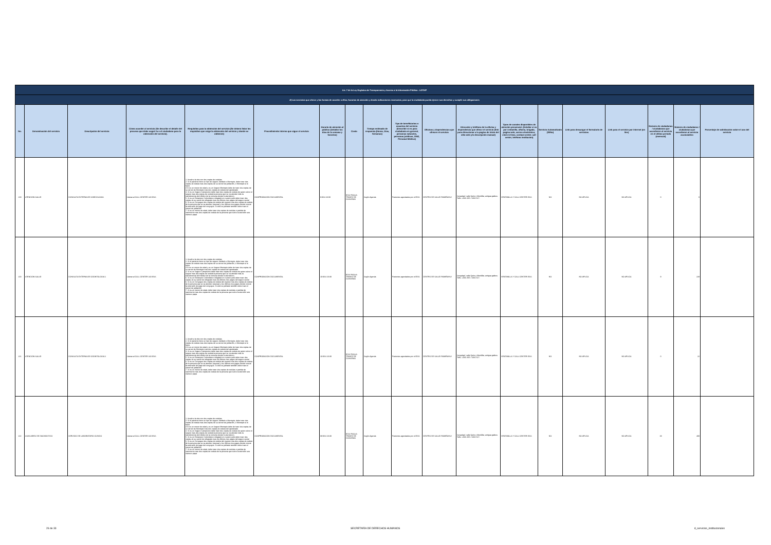| Art. 7 de la Ley Orgánica de Transparencia y Acceso a la Información Pública - LOTAIP | | | | | | | | | | | | | | | | | | |
| d) Los servicios que ofrece y las formas de acceder a ellos, horarios de atención y demás indicaciones necesarias, para que la ciudadanía pueda ejercer sus derechos y cumplir sus obligaciones | | | | | | | | | | | | | | | | | | |
| No. | Denominación del servicio | Descripción del servicio | Cómo acceder al servicio (Se describe el detalle del proceso que debe seguir la o el ciudadano para la obtención del servicio). | Requisitos para la obtención del servicio (Se deberá listar los requisitos que exige la obtención del servicio y donde se obtienen) | Procedimiento interno que sigue el servicio | Horario de atención al público (Detallar los días de la semana y horarios) | Costo | Tiempo estimado de respuesta (Horas, Días, Semanas) | Tipo de beneficiarios o usuarios del servicio (Describir si es para ciudadanía en general, personas naturales, personas jurídicas, ONG, Personal Médico) | Oficinas y dependencias que ofrecen el servicio | Dirección y teléfono de la oficina y dependencia que ofrece el servicio (link para direccionar a la página de inicio del sitio web y/o descripción manual) | Tipos de canales disponibles de atención presencial: (Detallar si es por ventanilla, oficina, brigada, página web, correo electrónico, chat en línea, contact center, call center, teléfono institución) | Servicio Automatizado (Si/No) | Link para descargar el formulario de servicios | Link para el servicio por internet (on line) | Número de ciudadanos / ciudadanas que accedieron al servicio en el último período (mensual) | Número de ciudadanos / ciudadanas que accedieron al servicio acumulativo | Porcentaje de satisfacción sobre el uso del servicio |
| 219 | ATENCIÓN SALUD | CONSULTA EXTERNA DE GINECOLOGÍA | Llamar al CALL CENTER 140 IESS | 1. Acudir a la cita con dos copias de cedulas 2. Si el paciente tiene un tipo de seguro Jubilado o Montepio, debe traer dos copias de cedula mas dos copias de su carnet de jubilación, o Montepio si lo fuere 3 Si es un menor de edad y es un Seguro Montepio debe de traer dos copias de su carnet de Montepio mas dos copias de cedula del apoderado 4. Si es un Seguro Campesino debe traer dos copias de cedula de quien cubre el seguro mas dos copias de cedula la persona que se va atender más la transferencia del médico de la comuna donde lo atendieron. 5. Si es un Extranjero Colombiano refugiado en nuestro país debe traer dos copias de su carnet de refugiado mas los últimos tres pagos del seguro social 6. Si es un Conyugue dos copias de cedula del esposo mas dos copias de cedula de la persona que se va atender (esposa) y los últimos tres pagos donde conste la extensión de pago del conyugue. Si este es jubilado también debe traer el carnet de jubilación 7. Si es un menor de edad, debe traer dos copias de cedulas o partida de nacimiento mas dos copias de cedula de la persona que cubre la atención sea mama o papa | COMPROBACIÓN DOCUMENTAL | 9:00 A 16:00 | IESS PAGA A TRAVEZ DE CONVENIO | Según Agenda | Pacientes agendados por el IESS | CENTRO DE SALUD RUMIÑAHUI | Sangolquí, calle Quito y Montúfar, antigua gallera. Telfs.:-2331 365 / 2331 617. | VENTANILLA Y CALL CENTER IESS | NO | NO APLICA | NO APLICA | 0 | 0 | |
| 220 | ATENCIÓN SALUD | CONSULTA EXTERNA DE ODONTOLOGÍA 1 | Llamar al CALL CENTER 140 IESS | 1. Acudir a la cita con dos copias de cedulas 2. Si el paciente tiene un tipo de seguro Jubilado o Montepio, debe traer dos copias de cedula mas dos copias de su carnet de jubilación, o Montepio si lo fuere 3 Si es un menor de edad y es un Seguro Montepio debe de traer dos copias de su carnet de Montepio mas dos copias de cedula del apoderado 4. Si es un Seguro Campesino debe traer dos copias de cedula de quien cubre el seguro mas dos copias de cedula la persona que se va atender más la transferencia del médico de la comuna donde lo atendieron. 5. Si es un Extranjero Colombiano refugiado en nuestro país debe traer dos copias de su carnet de refugiado mas los últimos tres pagos del seguro social 6. Si es un Conyugue dos copias de cedula del esposo mas dos copias de cedula de la persona que se va atender (esposa) y los últimos tres pagos donde conste la extensión de pago del conyugue. Si este es jubilado también debe traer el carnet de jubilación 7. Si es un menor de edad, debe traer dos copias de cedulas o partida de nacimiento mas dos copias de cedula de la persona que cubre la atención sea mama o papa | COMPROBACIÓN DOCUMENTAL | 10:00 A 16:30 | IESS PAGA A TRAVEZ DE CONVENIO | Según Agenda | Pacientes agendados por el IESS | CENTRO DE SALUD RUMIÑAHUI | Sangolquí, calle Quito y Montúfar, antigua gallera. Telfs.:-2331 365 / 2331 617. | VENTANILLA Y CALL CENTER IESS | NO | NO APLICA | NO APLICA | 9 | 228 | |
| 221 | ATENCIÓN SALUD | CONSULTA EXTERNA DE ODONTOLOGÍA 2 | Llamar al CALL CENTER 140 IESS | 1. Acudir a la cita con dos copias de cedulas 2. Si el paciente tiene un tipo de seguro Jubilado o Montepio, debe traer dos copias de cedula mas dos copias de su carnet de jubilación, o Montepio si lo fuere 3 Si es un menor de edad y es un Seguro Montepio debe de traer dos copias de su carnet de Montepio mas dos copias de cedula del apoderado 4. Si es un Seguro Campesino debe traer dos copias de cedula de quien cubre el seguro mas dos copias de cedula la persona que se va atender más la transferencia del médico de la comuna donde lo atendieron. 5. Si es un Extranjero Colombiano refugiado en nuestro país debe traer dos copias de su carnet de refugiado mas los últimos tres pagos del seguro social 6. Si es un Conyugue dos copias de cedula del esposo mas dos copias de cedula de la persona que se va atender (esposa) y los últimos tres pagos donde conste la extensión de pago del conyugue. Si este es jubilado también debe traer el carnet de jubilación 7. Si es un menor de edad, debe traer dos copias de cedulas o partida de nacimiento mas dos copias de cedula de la persona que cubre la atención sea mama o papa | COMPROBACIÓN DOCUMENTAL | 10:00 A 16:30 | IESS PAGA A TRAVEZ DE CONVENIO | Según Agenda | Pacientes agendados por el IESS | CENTRO DE SALUD RUMIÑAHUI | Sangolquí, calle Quito y Montúfar, antigua gallera. Telfs.:-2331 365 / 2331 617. | VENTANILLA Y CALL CENTER IESS | NO | NO APLICA | NO APLICA | 0 | 22 | |
| 222 | AUXILIARES DE DIAGNÓSTICO | SERVICIO DE LABORATORIO CLÍNICO | Llamar al CALL CENTER 140 IESS | 1. Acudir a la cita con dos copias de cedulas 2. Si el paciente tiene un tipo de seguro Jubilado o Montepio, debe traer dos copias de cedula mas dos copias de su carnet de jubilación, o Montepio si lo fuere 3 Si es un menor de edad y es un Seguro Montepio debe de traer dos copias de su carnet de Montepio mas dos copias de cedula del apoderado 4. Si es un Seguro Campesino debe traer dos copias de cedula de quien cubre el seguro mas dos copias de cedula la persona que se va atender más la transferencia del médico de la comuna donde lo atendieron. 5. Si es un Extranjero Colombiano refugiado en nuestro país debe traer dos copias de su carnet de refugiado mas los últimos tres pagos del seguro social 6. Si es un Conyugue dos copias de cedula del esposo mas dos copias de cedula de la persona que se va atender (esposa) y los últimos tres pagos donde conste la extensión de pago del conyugue. Si este es jubilado también debe traer el carnet de jubilación 7. Si es un menor de edad, debe traer dos copias de cedulas o partida de nacimiento mas dos copias de cedula de la persona que cubre la atención sea mama o papa | COMPROBACIÓN DOCUMENTAL | 08:00 A 16:30 | IESS PAGA A TRAVEZ DE CONVENIO | Según Agenda | Pacientes agendados por el IESS | CENTRO DE SALUD RUMIÑAHUI | Sangolquí, calle Quito y Montúfar, antigua gallera. Telfs.:-2331 365 / 2331 617. | VENTANILLA Y CALL CENTER IESS | NO | NO APLICA | NO APLICA | 19 | 400 | |
26 de 33 SECRETARÍA DE DERECHOS HUMANOS d_servicios_institucionales